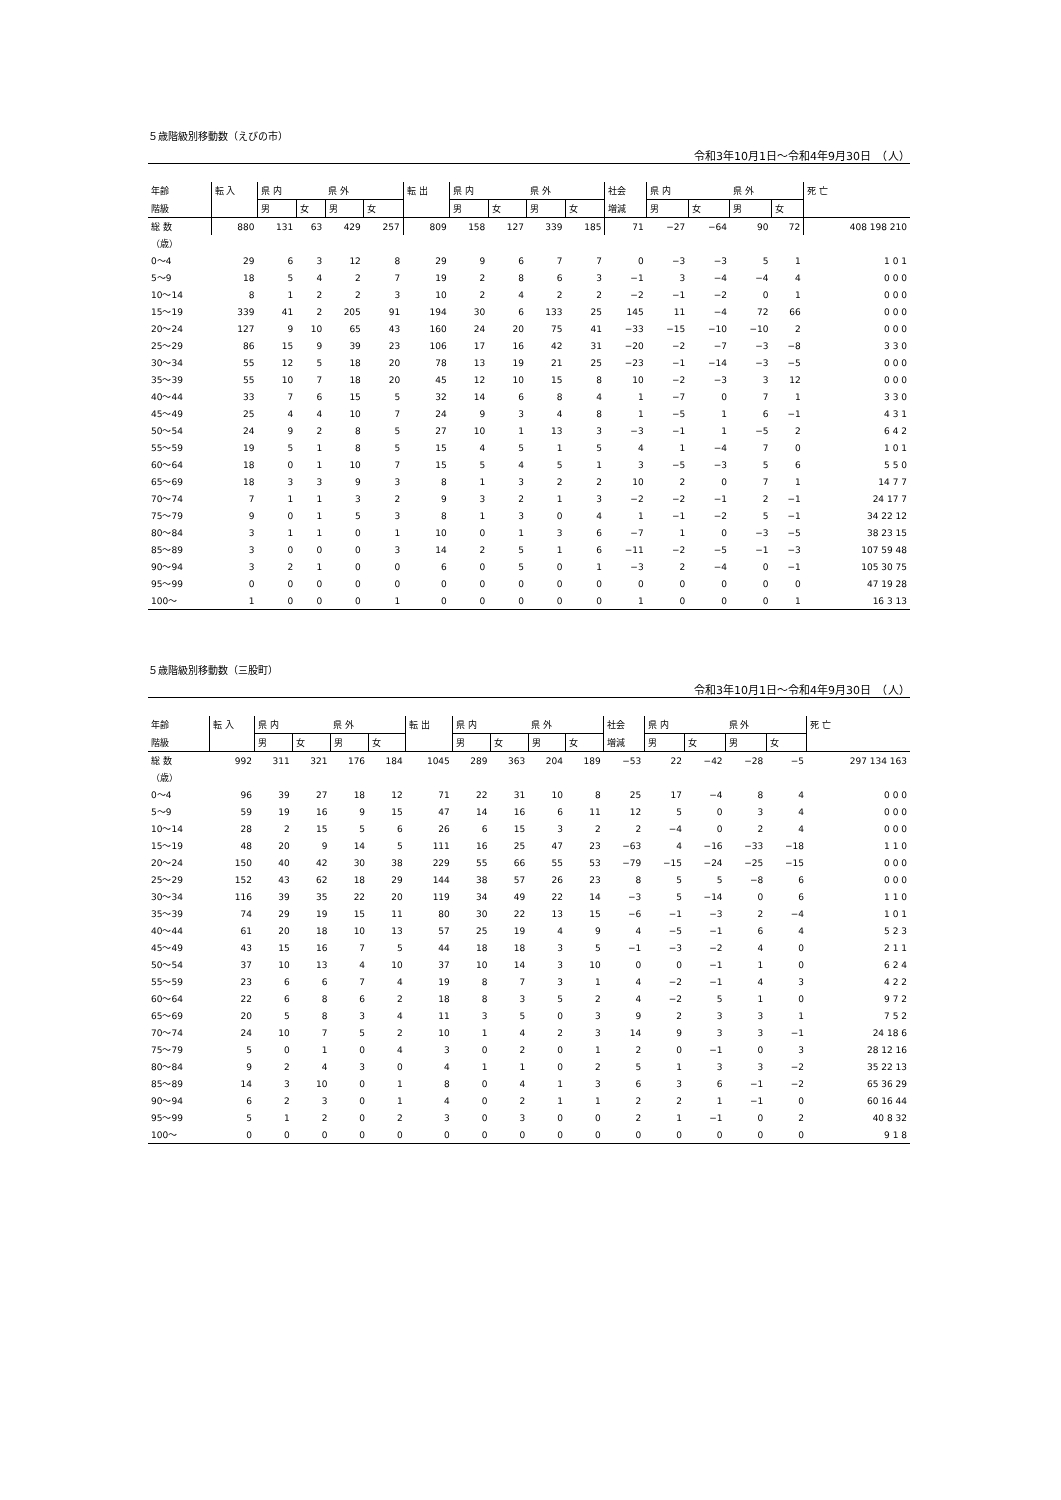５歳階級別移動数（えびの市）
令和3年10月1日～令和4年9月30日　（人）
| 年齢 | 転 入 | 県 内 | | 県 外 | | 転 出 | 県 内 | | 県 外 | | 社会 | 県 内 | | 県 外 | | 死 亡 |
| --- | --- | --- | --- | --- | --- | --- | --- | --- | --- | --- | --- | --- | --- | --- | --- | --- |
| 階級 | | 男 | 女 | 男 | 女 | | 男 | 女 | 男 | 女 | 増減 | 男 | 女 | 男 | 女 | |
| 総 数 | 880 | 131 | 63 | 429 | 257 | 809 | 158 | 127 | 339 | 185 | 71 | −27 | −64 | 90 | 72 | 408 198 210 |
| （歳） | | | | | | | | | | | | | | | | |
| 0～4 | 29 | 6 | 3 | 12 | 8 | 29 | 9 | 6 | 7 | 7 | 0 | −3 | −3 | 5 | 1 | 1 0 1 |
| 5～9 | 18 | 5 | 4 | 2 | 7 | 19 | 2 | 8 | 6 | 3 | −1 | 3 | −4 | −4 | 4 | 0 0 0 |
| 10～14 | 8 | 1 | 2 | 2 | 3 | 10 | 2 | 4 | 2 | 2 | −2 | −1 | −2 | 0 | 1 | 0 0 0 |
| 15～19 | 339 | 41 | 2 | 205 | 91 | 194 | 30 | 6 | 133 | 25 | 145 | 11 | −4 | 72 | 66 | 0 0 0 |
| 20～24 | 127 | 9 | 10 | 65 | 43 | 160 | 24 | 20 | 75 | 41 | −33 | −15 | −10 | −10 | 2 | 0 0 0 |
| 25～29 | 86 | 15 | 9 | 39 | 23 | 106 | 17 | 16 | 42 | 31 | −20 | −2 | −7 | −3 | −8 | 3 3 0 |
| 30～34 | 55 | 12 | 5 | 18 | 20 | 78 | 13 | 19 | 21 | 25 | −23 | −1 | −14 | −3 | −5 | 0 0 0 |
| 35～39 | 55 | 10 | 7 | 18 | 20 | 45 | 12 | 10 | 15 | 8 | 10 | −2 | −3 | 3 | 12 | 0 0 0 |
| 40～44 | 33 | 7 | 6 | 15 | 5 | 32 | 14 | 6 | 8 | 4 | 1 | −7 | 0 | 7 | 1 | 3 3 0 |
| 45～49 | 25 | 4 | 4 | 10 | 7 | 24 | 9 | 3 | 4 | 8 | 1 | −5 | 1 | 6 | −1 | 4 3 1 |
| 50～54 | 24 | 9 | 2 | 8 | 5 | 27 | 10 | 1 | 13 | 3 | −3 | −1 | 1 | −5 | 2 | 6 4 2 |
| 55～59 | 19 | 5 | 1 | 8 | 5 | 15 | 4 | 5 | 1 | 5 | 4 | 1 | −4 | 7 | 0 | 1 0 1 |
| 60～64 | 18 | 0 | 1 | 10 | 7 | 15 | 5 | 4 | 5 | 1 | 3 | −5 | −3 | 5 | 6 | 5 5 0 |
| 65～69 | 18 | 3 | 3 | 9 | 3 | 8 | 1 | 3 | 2 | 2 | 10 | 2 | 0 | 7 | 1 | 14 7 7 |
| 70～74 | 7 | 1 | 1 | 3 | 2 | 9 | 3 | 2 | 1 | 3 | −2 | −2 | −1 | 2 | −1 | 24 17 7 |
| 75～79 | 9 | 0 | 1 | 5 | 3 | 8 | 1 | 3 | 0 | 4 | 1 | −1 | −2 | 5 | −1 | 34 22 12 |
| 80～84 | 3 | 1 | 1 | 0 | 1 | 10 | 0 | 1 | 3 | 6 | −7 | 1 | 0 | −3 | −5 | 38 23 15 |
| 85～89 | 3 | 0 | 0 | 0 | 3 | 14 | 2 | 5 | 1 | 6 | −11 | −2 | −5 | −1 | −3 | 107 59 48 |
| 90～94 | 3 | 2 | 1 | 0 | 0 | 6 | 0 | 5 | 0 | 1 | −3 | 2 | −4 | 0 | −1 | 105 30 75 |
| 95～99 | 0 | 0 | 0 | 0 | 0 | 0 | 0 | 0 | 0 | 0 | 0 | 0 | 0 | 0 | 0 | 47 19 28 |
| 100～ | 1 | 0 | 0 | 0 | 1 | 0 | 0 | 0 | 0 | 0 | 1 | 0 | 0 | 0 | 1 | 16 3 13 |
５歳階級別移動数（三股町）
令和3年10月1日～令和4年9月30日　（人）
| 年齢 | 転 入 | 県 内 | | 県 外 | | 転 出 | 県 内 | | 県 外 | | 社会 | 県 内 | | 県 外 | | 死 亡 |
| --- | --- | --- | --- | --- | --- | --- | --- | --- | --- | --- | --- | --- | --- | --- | --- | --- |
| 階級 | | 男 | 女 | 男 | 女 | | 男 | 女 | 男 | 女 | 増減 | 男 | 女 | 男 | 女 | |
| 総 数 | 992 | 311 | 321 | 176 | 184 | 1045 | 289 | 363 | 204 | 189 | −53 | 22 | −42 | −28 | −5 | 297 134 163 |
| （歳） | | | | | | | | | | | | | | | | |
| 0～4 | 96 | 39 | 27 | 18 | 12 | 71 | 22 | 31 | 10 | 8 | 25 | 17 | −4 | 8 | 4 | 0 0 0 |
| 5～9 | 59 | 19 | 16 | 9 | 15 | 47 | 14 | 16 | 6 | 11 | 12 | 5 | 0 | 3 | 4 | 0 0 0 |
| 10～14 | 28 | 2 | 15 | 5 | 6 | 26 | 6 | 15 | 3 | 2 | 2 | −4 | 0 | 2 | 4 | 0 0 0 |
| 15～19 | 48 | 20 | 9 | 14 | 5 | 111 | 16 | 25 | 47 | 23 | −63 | 4 | −16 | −33 | −18 | 1 1 0 |
| 20～24 | 150 | 40 | 42 | 30 | 38 | 229 | 55 | 66 | 55 | 53 | −79 | −15 | −24 | −25 | −15 | 0 0 0 |
| 25～29 | 152 | 43 | 62 | 18 | 29 | 144 | 38 | 57 | 26 | 23 | 8 | 5 | 5 | −8 | 6 | 0 0 0 |
| 30～34 | 116 | 39 | 35 | 22 | 20 | 119 | 34 | 49 | 22 | 14 | −3 | 5 | −14 | 0 | 6 | 1 1 0 |
| 35～39 | 74 | 29 | 19 | 15 | 11 | 80 | 30 | 22 | 13 | 15 | −6 | −1 | −3 | 2 | −4 | 1 0 1 |
| 40～44 | 61 | 20 | 18 | 10 | 13 | 57 | 25 | 19 | 4 | 9 | 4 | −5 | −1 | 6 | 4 | 5 2 3 |
| 45～49 | 43 | 15 | 16 | 7 | 5 | 44 | 18 | 18 | 3 | 5 | −1 | −3 | −2 | 4 | 0 | 2 1 1 |
| 50～54 | 37 | 10 | 13 | 4 | 10 | 37 | 10 | 14 | 3 | 10 | 0 | 0 | −1 | 1 | 0 | 6 2 4 |
| 55～59 | 23 | 6 | 6 | 7 | 4 | 19 | 8 | 7 | 3 | 1 | 4 | −2 | −1 | 4 | 3 | 4 2 2 |
| 60～64 | 22 | 6 | 8 | 6 | 2 | 18 | 8 | 3 | 5 | 2 | 4 | −2 | 5 | 1 | 0 | 9 7 2 |
| 65～69 | 20 | 5 | 8 | 3 | 4 | 11 | 3 | 5 | 0 | 3 | 9 | 2 | 3 | 3 | 1 | 7 5 2 |
| 70～74 | 24 | 10 | 7 | 5 | 2 | 10 | 1 | 4 | 2 | 3 | 14 | 9 | 3 | 3 | −1 | 24 18 6 |
| 75～79 | 5 | 0 | 1 | 0 | 4 | 3 | 0 | 2 | 0 | 1 | 2 | 0 | −1 | 0 | 3 | 28 12 16 |
| 80～84 | 9 | 2 | 4 | 3 | 0 | 4 | 1 | 1 | 0 | 2 | 5 | 1 | 3 | 3 | −2 | 35 22 13 |
| 85～89 | 14 | 3 | 10 | 0 | 1 | 8 | 0 | 4 | 1 | 3 | 6 | 3 | 6 | −1 | −2 | 65 36 29 |
| 90～94 | 6 | 2 | 3 | 0 | 1 | 4 | 0 | 2 | 1 | 1 | 2 | 2 | 1 | −1 | 0 | 60 16 44 |
| 95～99 | 5 | 1 | 2 | 0 | 2 | 3 | 0 | 3 | 0 | 0 | 2 | 1 | −1 | 0 | 2 | 40 8 32 |
| 100～ | 0 | 0 | 0 | 0 | 0 | 0 | 0 | 0 | 0 | 0 | 0 | 0 | 0 | 0 | 0 | 9 1 8 |